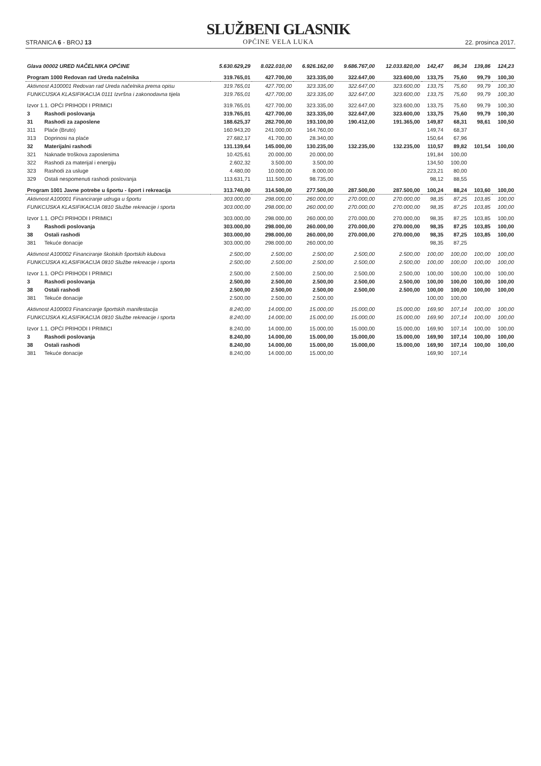STRANICA 6 - BROJ 13
SLUŽBENI GLASNIK
OPĆINE VELA LUKA
22. prosinca 2017.
| Glava 00002 URED NAČELNIKA OPĆINE | | 5.630.629,29 | 8.022.010,00 | 6.926.162,00 | 9.686.767,00 | 12.033.820,00 | 142,47 | 86,34 | 139,86 | 124,23 |
| Program 1000 Redovan rad Ureda načelnika | | 319.765,01 | 427.700,00 | 323.335,00 | 322.647,00 | 323.600,00 | 133,75 | 75,60 | 99,79 | 100,30 |
| Aktivnost A100001 Redovan rad Ureda načelnika prema opisu | | 319.765,01 | 427.700,00 | 323.335,00 | 322.647,00 | 323.600,00 | 133,75 | 75,60 | 99,79 | 100,30 |
| FUNKCIJSKA KLASIFIKACIJA 0111 Izvršna i zakonodavna tijela | | 319.765,01 | 427.700,00 | 323.335,00 | 322.647,00 | 323.600,00 | 133,75 | 75,60 | 99,79 | 100,30 |
| Izvor 1.1. OPĆI PRIHODI I PRIMICI | | 319.765,01 | 427.700,00 | 323.335,00 | 322.647,00 | 323.600,00 | 133,75 | 75,60 | 99,79 | 100,30 |
| 3 | Rashodi poslovanja | 319.765,01 | 427.700,00 | 323.335,00 | 322.647,00 | 323.600,00 | 133,75 | 75,60 | 99,79 | 100,30 |
| 31 | Rashodi za zaposlene | 188.625,37 | 282.700,00 | 193.100,00 | 190.412,00 | 191.365,00 | 149,87 | 68,31 | 98,61 | 100,50 |
| 311 | Plaće (Bruto) | 160.943,20 | 241.000,00 | 164.760,00 | | | 149,74 | 68,37 | | |
| 313 | Doprinosi na plaće | 27.682,17 | 41.700,00 | 28.340,00 | | | 150,64 | 67,96 | | |
| 32 | Materijalni rashodi | 131.139,64 | 145.000,00 | 130.235,00 | 132.235,00 | 132.235,00 | 110,57 | 89,82 | 101,54 | 100,00 |
| 321 | Naknade troškova zaposlenima | 10.425,61 | 20.000,00 | 20.000,00 | | | 191,84 | 100,00 | | |
| 322 | Rashodi za materijal i energiju | 2.602,32 | 3.500,00 | 3.500,00 | | | 134,50 | 100,00 | | |
| 323 | Rashodi za usluge | 4.480,00 | 10.000,00 | 8.000,00 | | | 223,21 | 80,00 | | |
| 329 | Ostali nespomenuti rashodi poslovanja | 113.631,71 | 111.500,00 | 98.735,00 | | | 98,12 | 88,55 | | |
| Program 1001 Javne potrebe u športu - šport i rekreacija | | 313.740,00 | 314.500,00 | 277.500,00 | 287.500,00 | 287.500,00 | 100,24 | 88,24 | 103,60 | 100,00 |
| Aktivnost A100001 Financiranje udruga u športu | | 303.000,00 | 298.000,00 | 260.000,00 | 270.000,00 | 270.000,00 | 98,35 | 87,25 | 103,85 | 100,00 |
| FUNKCIJSKA KLASIFIKACIJA 0810 Službe rekreacije i sporta | | 303.000,00 | 298.000,00 | 260.000,00 | 270.000,00 | 270.000,00 | 98,35 | 87,25 | 103,85 | 100,00 |
| Izvor 1.1. OPĆI PRIHODI I PRIMICI | | 303.000,00 | 298.000,00 | 260.000,00 | 270.000,00 | 270.000,00 | 98,35 | 87,25 | 103,85 | 100,00 |
| 3 | Rashodi poslovanja | 303.000,00 | 298.000,00 | 260.000,00 | 270.000,00 | 270.000,00 | 98,35 | 87,25 | 103,85 | 100,00 |
| 38 | Ostali rashodi | 303.000,00 | 298.000,00 | 260.000,00 | 270.000,00 | 270.000,00 | 98,35 | 87,25 | 103,85 | 100,00 |
| 381 | Tekuće donacije | 303.000,00 | 298.000,00 | 260.000,00 | | | 98,35 | 87,25 | | |
| Aktivnost A100002 Financiranje školskih športskih klubova | | 2.500,00 | 2.500,00 | 2.500,00 | 2.500,00 | 2.500,00 | 100,00 | 100,00 | 100,00 | 100,00 |
| FUNKCIJSKA KLASIFIKACIJA 0810 Službe rekreacije i sporta | | 2.500,00 | 2.500,00 | 2.500,00 | 2.500,00 | 2.500,00 | 100,00 | 100,00 | 100,00 | 100,00 |
| Izvor 1.1. OPĆI PRIHODI I PRIMICI | | 2.500,00 | 2.500,00 | 2.500,00 | 2.500,00 | 2.500,00 | 100,00 | 100,00 | 100,00 | 100,00 |
| 3 | Rashodi poslovanja | 2.500,00 | 2.500,00 | 2.500,00 | 2.500,00 | 2.500,00 | 100,00 | 100,00 | 100,00 | 100,00 |
| 38 | Ostali rashodi | 2.500,00 | 2.500,00 | 2.500,00 | 2.500,00 | 2.500,00 | 100,00 | 100,00 | 100,00 | 100,00 |
| 381 | Tekuće donacije | 2.500,00 | 2.500,00 | 2.500,00 | | | 100,00 | 100,00 | | |
| Aktivnost A100003 Financiranje športskih manifestacija | | 8.240,00 | 14.000,00 | 15.000,00 | 15.000,00 | 15.000,00 | 169,90 | 107,14 | 100,00 | 100,00 |
| FUNKCIJSKA KLASIFIKACIJA 0810 Službe rekreacije i sporta | | 8.240,00 | 14.000,00 | 15.000,00 | 15.000,00 | 15.000,00 | 169,90 | 107,14 | 100,00 | 100,00 |
| Izvor 1.1. OPĆI PRIHODI I PRIMICI | | 8.240,00 | 14.000,00 | 15.000,00 | 15.000,00 | 15.000,00 | 169,90 | 107,14 | 100,00 | 100,00 |
| 3 | Rashodi poslovanja | 8.240,00 | 14.000,00 | 15.000,00 | 15.000,00 | 15.000,00 | 169,90 | 107,14 | 100,00 | 100,00 |
| 38 | Ostali rashodi | 8.240,00 | 14.000,00 | 15.000,00 | 15.000,00 | 15.000,00 | 169,90 | 107,14 | 100,00 | 100,00 |
| 381 | Tekuće donacije | 8.240,00 | 14.000,00 | 15.000,00 | | | 169,90 | 107,14 | | |